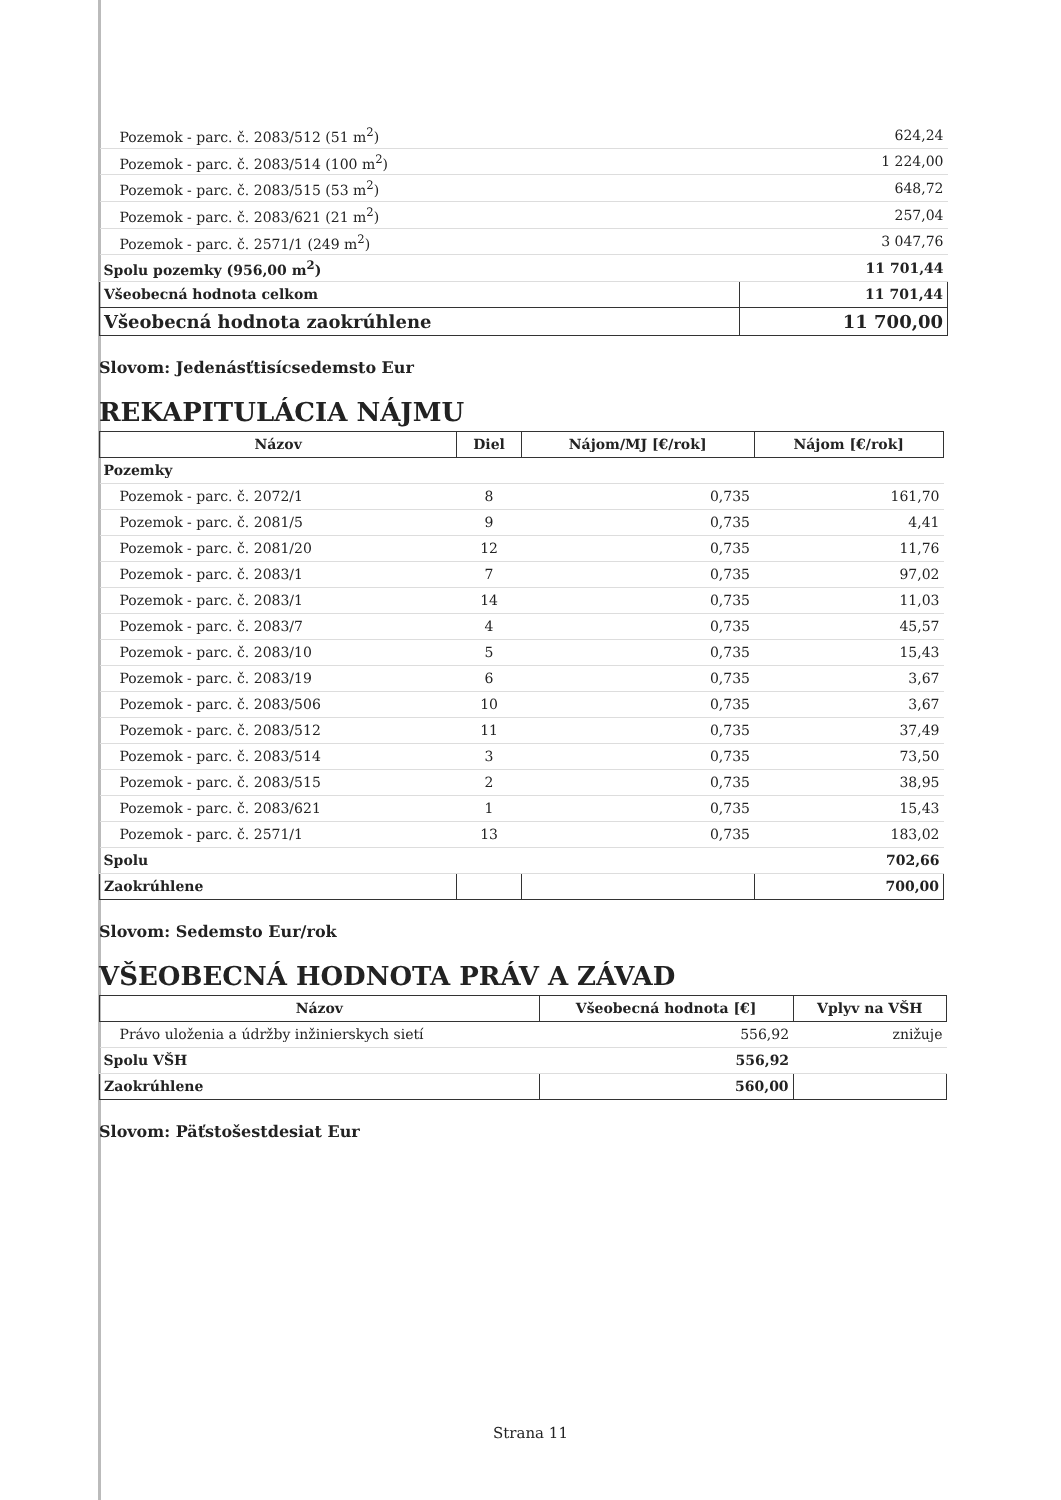| Pozemok - parc. č. 2083/512 (51 m<sup>2</sup>) | 624,24 |
| Pozemok - parc. č. 2083/514 (100 m<sup>2</sup>) | 1 224,00 |
| Pozemok - parc. č. 2083/515 (53 m<sup>2</sup>) | 648,72 |
| Pozemok - parc. č. 2083/621 (21 m<sup>2</sup>) | 257,04 |
| Pozemok - parc. č. 2571/1 (249 m<sup>2</sup>) | 3 047,76 |
| Spolu pozemky (956,00 m<sup>2</sup>) | 11 701,44 |
| Všeobecná hodnota celkom | 11 701,44 |
| Všeobecná hodnota zaokrúhlene | 11 700,00 |
Slovom: Jedenásťtisícsedemsto Eur
REKAPITULÁCIA NÁJMU
| Názov | Diel | Nájom/MJ [€/rok] | Nájom [€/rok] |
| --- | --- | --- | --- |
| Pozemky | | | |
| Pozemok - parc. č. 2072/1 | 8 | 0,735 | 161,70 |
| Pozemok - parc. č. 2081/5 | 9 | 0,735 | 4,41 |
| Pozemok - parc. č. 2081/20 | 12 | 0,735 | 11,76 |
| Pozemok - parc. č. 2083/1 | 7 | 0,735 | 97,02 |
| Pozemok - parc. č. 2083/1 | 14 | 0,735 | 11,03 |
| Pozemok - parc. č. 2083/7 | 4 | 0,735 | 45,57 |
| Pozemok - parc. č. 2083/10 | 5 | 0,735 | 15,43 |
| Pozemok - parc. č. 2083/19 | 6 | 0,735 | 3,67 |
| Pozemok - parc. č. 2083/506 | 10 | 0,735 | 3,67 |
| Pozemok - parc. č. 2083/512 | 11 | 0,735 | 37,49 |
| Pozemok - parc. č. 2083/514 | 3 | 0,735 | 73,50 |
| Pozemok - parc. č. 2083/515 | 2 | 0,735 | 38,95 |
| Pozemok - parc. č. 2083/621 | 1 | 0,735 | 15,43 |
| Pozemok - parc. č. 2571/1 | 13 | 0,735 | 183,02 |
| Spolu | | | 702,66 |
| Zaokrúhlene | | | 700,00 |
Slovom: Sedemsto Eur/rok
VŠEOBECNÁ HODNOTA PRÁV A ZÁVAD
| Názov | Všeobecná hodnota [€] | Vplyv na VŠH |
| --- | --- | --- |
| Právo uloženia a údržby inžinierskych sietí | 556,92 | znižuje |
| Spolu VŠH | 556,92 | |
| Zaokrúhlene | 560,00 | |
Slovom: Päťstošestdesiat Eur
Strana 11